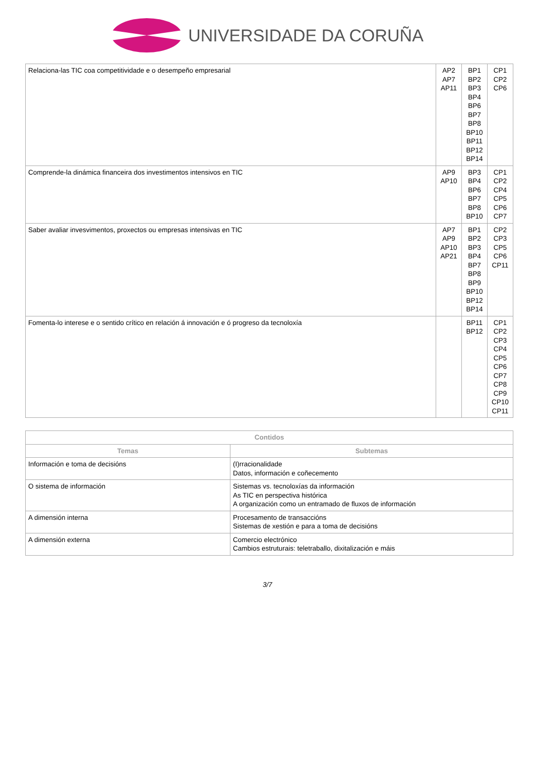UNIVERSIDADE DA CORUÑA
| Relaciona-las TIC coa competitividade e o desempeño empresarial | AP2 AP7 AP11 | BP1 BP2 BP3 BP4 BP6 BP7 BP8 BP10 BP11 BP12 BP14 | CP1 CP2 CP6 |
| Comprende-la dinámica financeira dos investimentos intensivos en TIC | AP9 AP10 | BP3 BP4 BP6 BP7 BP8 BP10 | CP1 CP2 CP4 CP5 CP6 CP7 |
| Saber avaliar invesvimentos, proxectos ou empresas intensivas en TIC | AP7 AP9 AP10 AP21 | BP1 BP2 BP3 BP4 BP7 BP8 BP9 BP10 BP12 BP14 | CP2 CP3 CP5 CP6 CP11 |
| Fomenta-lo interese e o sentido crítico en relación á innovación e ó progreso da tecnoloxía | | BP11 BP12 | CP1 CP2 CP3 CP4 CP5 CP6 CP7 CP8 CP9 CP10 CP11 |
| Contidos | |
| --- | --- |
| Temas | Subtemas |
| Información e toma de decisións | (I)rracionalidade Datos, información e coñecemento |
| O sistema de información | Sistemas vs. tecnoloxías da información As TIC en perspectiva histórica A organización como un entramado de fluxos de información |
| A dimensión interna | Procesamento de transaccións Sistemas de xestión e para a toma de decisións |
| A dimensión externa | Comercio electrónico Cambios estruturais: teletraballo, dixitalización e máis |
3/7